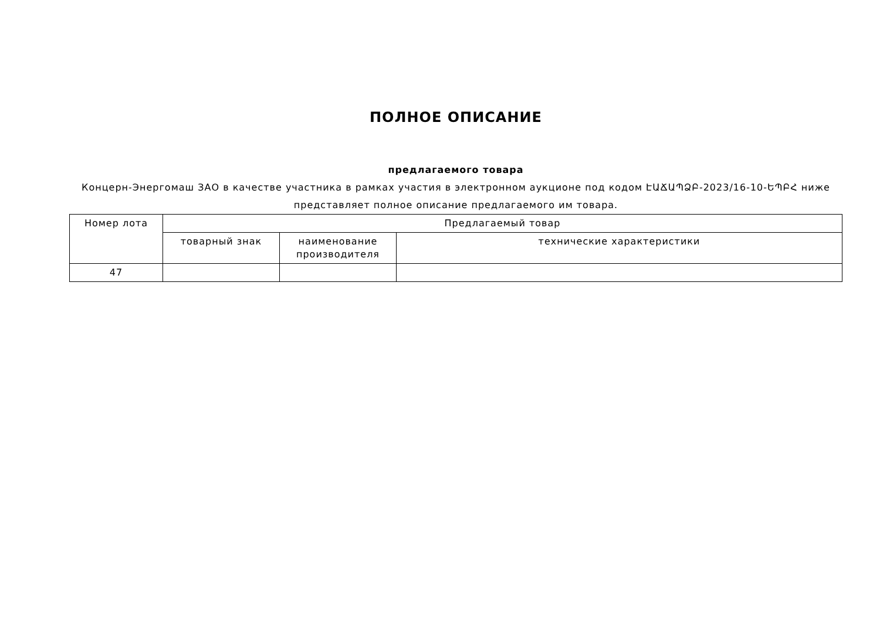ПОЛНОЕ ОПИСАНИЕ
предлагаемого товара
Концерн-Энергомаш ЗАО в качестве участника в рамках участия в электронном аукционе под кодом ԷԱՃԱՊՁԲ-2023/16-10-ԵՊԲՀ ниже представляет полное описание предлагаемого им товара.
| Номер лота | Предлагаемый товар | | |
| --- | --- | --- | --- |
| | товарный знак | наименование производителя | технические характеристики |
| 47 | | | |